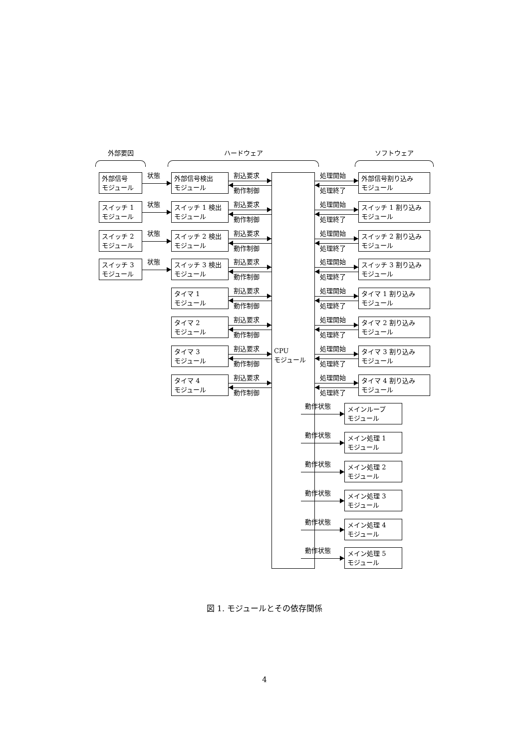外部要因 ハードウェア ソフトウェア
外部信号
モジュール
状態
外部信号検出
モジュール
割込要求
動作制御
処理開始
処理終了
外部信号割り込み
モジュール
スイッチ 1
モジュール
状態
スイッチ 1 検出
モジュール
割込要求
動作制御
処理開始
処理終了
スイッチ 1 割り込み
モジュール
スイッチ 2
モジュール
状態
スイッチ 2 検出
モジュール
割込要求
動作制御
処理開始
処理終了
スイッチ 2 割り込み
モジュール
スイッチ 3
モジュール
状態
スイッチ 3 検出
モジュール
割込要求
動作制御
処理開始
処理終了
スイッチ 3 割り込み
モジュール
タイマ 1
モジュール
割込要求
動作制御
処理開始
処理終了
タイマ 1 割り込み
モジュール
タイマ 2
モジュール
割込要求
動作制御
処理開始
処理終了
タイマ 2 割り込み
モジュール
タイマ 3
モジュール
割込要求
動作制御
CPU
モジュール
処理開始
処理終了
タイマ 3 割り込み
モジュール
タイマ 4
モジュール
割込要求
動作制御
処理開始
処理終了
タイマ 4 割り込み
モジュール
動作状態
メインループ
モジュール
動作状態
メイン処理 1
モジュール
動作状態
メイン処理 2
モジュール
動作状態
メイン処理 3
モジュール
動作状態
メイン処理 4
モジュール
動作状態
メイン処理 5
モジュール
図 1. モジュールとその依存関係
4